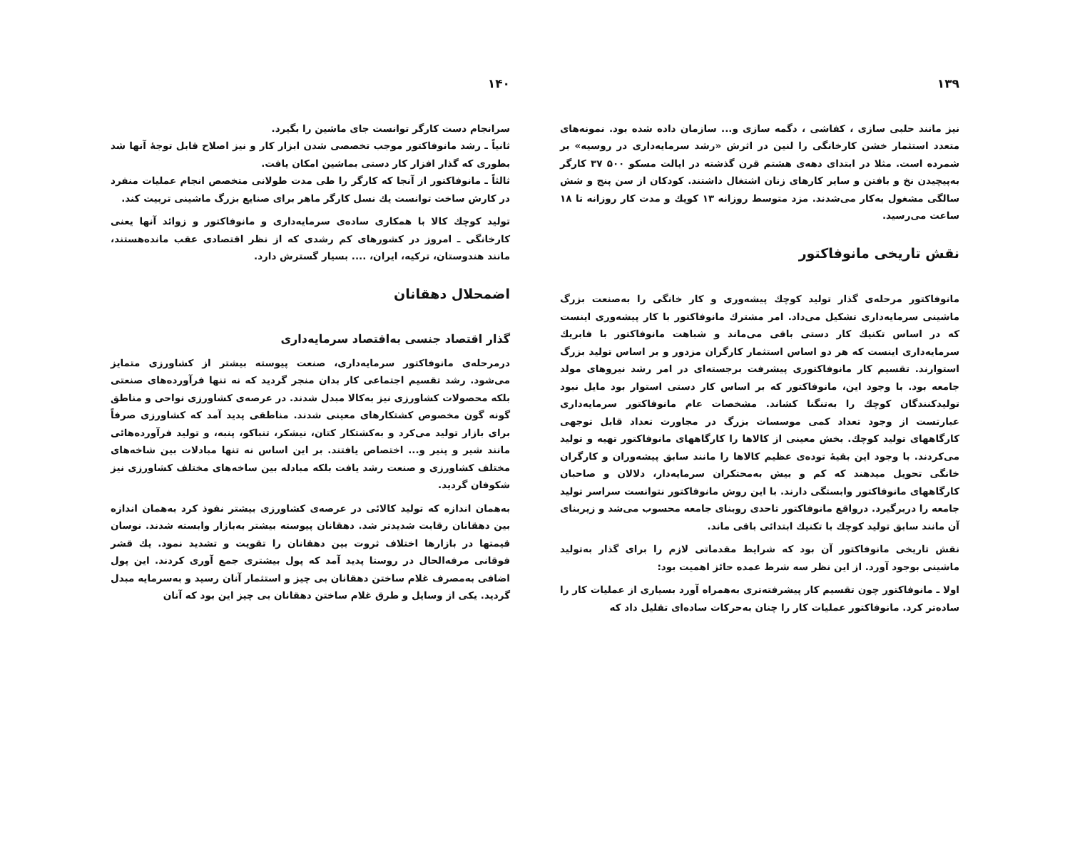۱۳۹
نیز مانند حلبی سازی ، کفاشی ، دگمه سازی و... سازمان داده شده بود. نمونه‌های متعدد استثمار خشن کارخانگی را لنین در اثرش «رشد سرمایه‌داری در روسیه» بر شمرده است. مثلا در ابتدای دهه‌ی هشتم قرن گذشته در ایالت مسکو ۵۰۰ ۳۷ کارگر به‌پیچیدن نخ و بافتن و سایر کارهای زنان اشتغال داشتند. کودکان از سن پنج و شش سالگی مشغول به‌کار می‌شدند. مزد متوسط روزانه ۱۳ کوپك و مدت کار روزانه تا ۱۸ ساعت می‌رسید.
نقش تاریخی مانوفاکتور
مانوفاکتور مرحله‌ی گذار تولید کوچك پیشه‌وری و کار خانگی را به‌صنعت بزرگ ماشینی سرمایه‌داری تشکیل می‌داد. امر مشترك مانوفاکتور با کار پیشه‌وری اینست که در اساس تکنیك کار دستی باقی می‌ماند و شباهت مانوفاکتور با فابریك سرمایه‌داری اینست که هر دو اساس استثمار کارگران مزدور و بر اساس تولید بزرگ استوارند. تقسیم کار مانوفاکتوری پیشرفت برجسته‌ای در امر رشد نیروهای مولد جامعه بود. با وجود این، مانوفاکتور که بر اساس کار دستی استوار بود مایل نبود تولیدکنندگان کوچك را به‌تنگنا کشاند. مشخصات عام مانوفاکتور سرمایه‌داری عبارتست از وجود تعداد کمی موسسات بزرگ در مجاورت تعداد قابل توجهی کارگاههای تولید کوچك. بخش معینی از کالاها را کارگاههای مانوفاکتور تهیه و تولید می‌کردند. با وجود این بقیهٔ توده‌ی عظیم کالاها را مانند سابق پیشه‌وران و کارگران خانگی تحویل میدهند که کم و بیش به‌محتکران سرمایه‌دار، دلالان و صاحبان کارگاههای مانوفاکتور وابستگی دارند. با این روش مانوفاکتور نتوانست سراسر تولید جامعه را دربرگیرد. درواقع مانوفاکتور تاحدی روبنای جامعه محسوب می‌شد و زیربنای آن مانند سابق تولید کوچك با تکنیك ابتدائی باقی ماند.
نقش تاریخی مانوفاکتور آن بود که شرایط مقدماتی لازم را برای گذار به‌تولید ماشینی بوجود آورد. از این نظر سه شرط عمده حائز اهمیت بود:
اولا ـ مانوفاکتور چون تقسیم کار پیشرفته‌تری به‌همراه آورد بسیاری از عملیات کار را ساده‌تر کرد. مانوفاکتور عملیات کار را چنان به‌حرکات ساده‌ای تقلیل داد که
۱۴۰
سرانجام دست کارگر توانست جای ماشین را بگیرد.
ثانیاً ـ رشد مانوفاکتور موجب تخصصی شدن ابزار کار و نیز اصلاح قابل توجهٔ آنها شد بطوری که گذار افزار کار دستی بماشین امکان یافت.
ثالثاً ـ مانوفاکتور از آنجا که کارگر را طی مدت طولانی متخصص انجام عملیات منفرد در کارش ساخت توانست یك نسل کارگر ماهر برای صنایع بزرگ ماشینی تربیت کند.
تولید کوچك کالا با همکاری ساده‌ی سرمایه‌داری و مانوفاکتور و زوائد آنها یعنی کارخانگی ـ امروز در کشورهای کم رشدی که از نظر اقتصادی عقب مانده‌هستند، مانند هندوستان، ترکیه، ایران، .... بسیار گسترش دارد.
اضمحلال دهقانان
گذار اقتصاد جنسی به‌اقتصاد سرمایه‌داری
درمرحله‌ی مانوفاکتور سرمایه‌داری، صنعت پیوسته بیشتر از کشاورزی متمایز می‌شود. رشد تقسیم اجتماعی کار بدان منجر گردید که نه تنها فرآورده‌های صنعتی بلکه محصولات کشاورزی نیز به‌کالا مبدل شدند. در عرصه‌ی کشاورزی نواحی و مناطق گونه گون مخصوص کشتکارهای معینی شدند. مناطقی پدید آمد که کشاورزی صرفاً برای بازار تولید می‌کرد و به‌کشتکار کتان، نیشکر، تنباکو، پنبه، و تولید فرآورده‌هائی مانند شیر و پنیر و... اختصاص یافتند. بر این اساس نه تنها مبادلات بین شاخه‌های مختلف کشاورزی و صنعت رشد یافت بلکه مبادله بین ساخه‌های مختلف کشاورزی نیز شکوفان گردید.
به‌همان اندازه که تولید کالائی در عرصه‌ی کشاورزی بیشتر نفوذ کرد به‌همان اندازه بین دهقانان رقابت شدیدتر شد. دهقانان پیوسته بیشتر به‌بازار وابسته شدند. نوسان قیمتها در بازارها اختلاف ثروت بین دهقانان را تقویت و تشدید نمود. یك قشر فوقانی مرفه‌الحال در روستا پدید آمد که پول بیشتری جمع آوری کردند. این پول اضافی به‌مصرف غلام ساختن دهقانان بی چیز و استثمار آنان رسید و به‌سرمایه مبدل گردید. یکی از وسایل و طرق غلام ساختن دهقانان بی چیز این بود که آنان